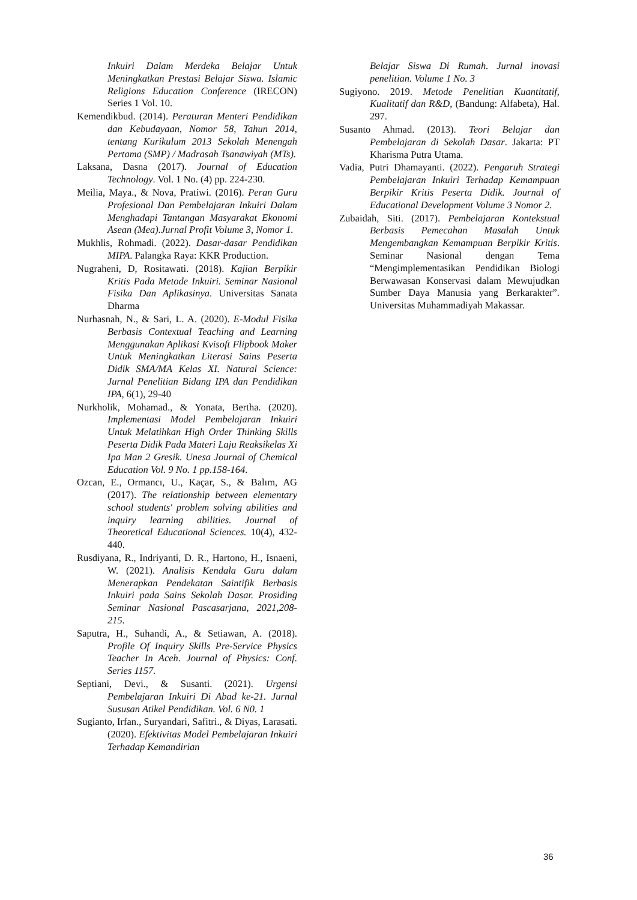Inkuiri Dalam Merdeka Belajar Untuk Meningkatkan Prestasi Belajar Siswa. Islamic Religions Education Conference (IRECON) Series 1 Vol. 10.
Kemendikbud. (2014). Peraturan Menteri Pendidikan dan Kebudayaan, Nomor 58, Tahun 2014, tentang Kurikulum 2013 Sekolah Menengah Pertama (SMP) / Madrasah Tsanawiyah (MTs).
Laksana, Dasna (2017). Journal of Education Technology. Vol. 1 No. (4) pp. 224-230.
Meilia, Maya., & Nova, Pratiwi. (2016). Peran Guru Profesional Dan Pembelajaran Inkuiri Dalam Menghadapi Tantangan Masyarakat Ekonomi Asean (Mea).Jurnal Profit Volume 3, Nomor 1.
Mukhlis, Rohmadi. (2022). Dasar-dasar Pendidikan MIPA. Palangka Raya: KKR Production.
Nugraheni, D, Rositawati. (2018). Kajian Berpikir Kritis Pada Metode Inkuiri. Seminar Nasional Fisika Dan Aplikasinya. Universitas Sanata Dharma
Nurhasnah, N., & Sari, L. A. (2020). E-Modul Fisika Berbasis Contextual Teaching and Learning Menggunakan Aplikasi Kvisoft Flipbook Maker Untuk Meningkatkan Literasi Sains Peserta Didik SMA/MA Kelas XI. Natural Science: Jurnal Penelitian Bidang IPA dan Pendidikan IPA, 6(1), 29-40
Nurkholik, Mohamad., & Yonata, Bertha. (2020). Implementasi Model Pembelajaran Inkuiri Untuk Melatihkan High Order Thinking Skills Peserta Didik Pada Materi Laju Reaksikelas Xi Ipa Man 2 Gresik. Unesa Journal of Chemical Education Vol. 9 No. 1 pp.158-164.
Ozcan, E., Ormancı, U., Kaçar, S., & Balım, AG (2017). The relationship between elementary school students' problem solving abilities and inquiry learning abilities. Journal of Theoretical Educational Sciences. 10(4), 432-440.
Rusdiyana, R., Indriyanti, D. R., Hartono, H., Isnaeni, W. (2021). Analisis Kendala Guru dalam Menerapkan Pendekatan Saintifik Berbasis Inkuiri pada Sains Sekolah Dasar. Prosiding Seminar Nasional Pascasarjana, 2021,208-215.
Saputra, H., Suhandi, A., & Setiawan, A. (2018). Profile Of Inquiry Skills Pre-Service Physics Teacher In Aceh. Journal of Physics: Conf. Series 1157.
Septiani, Devi., & Susanti. (2021). Urgensi Pembelajaran Inkuiri Di Abad ke-21. Jurnal Susu­san Atikel Pendidikan. Vol. 6 N0. 1
Sugianto, Irfan., Suryandari, Safitri., & Diyas, Larasati. (2020). Efektivitas Model Pembelajaran Inkuiri Terhadap Kemandirian
Belajar Siswa Di Rumah. Jurnal inovasi penelitian. Volume 1 No. 3
Sugiyono. 2019. Metode Penelitian Kuantitatif, Kualitatif dan R&D, (Bandung: Alfabeta), Hal. 297.
Susanto Ahmad. (2013). Teori Belajar dan Pembelajaran di Sekolah Dasar. Jakarta: PT Kharisma Putra Utama.
Vadia, Putri Dhamayanti. (2022). Pengaruh Strategi Pembelajaran Inkuiri Terhadap Kemampuan Berpikir Kritis Peserta Didik. Journal of Educational Development Volume 3 Nomor 2.
Zubaidah, Siti. (2017). Pembelajaran Kontekstual Berbasis Pemecahan Masalah Untuk Mengembangkan Kemampuan Berpikir Kritis. Seminar Nasional dengan Tema “Mengimplementasikan Pendidikan Biologi Berwawasan Konservasi dalam Mewujudkan Sumber Daya Manusia yang Berkarakter”. Universitas Muhammadiyah Makassar.
36